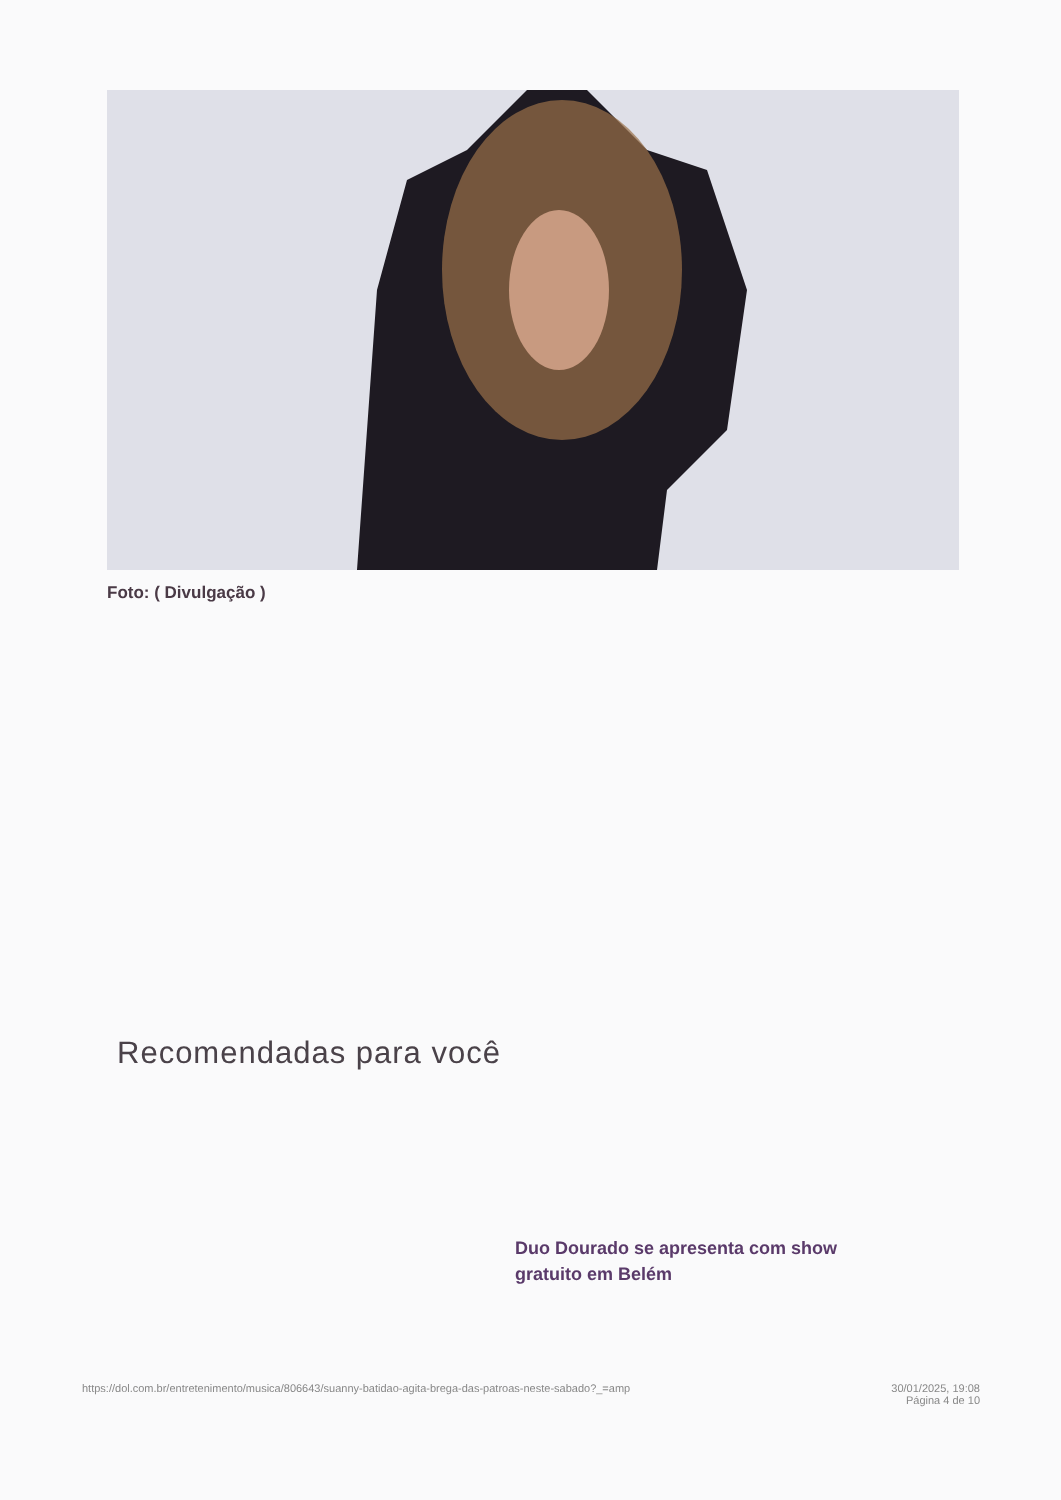Foto: ( Divulgação )
Recomendadas para você
Duo Dourado se apresenta com show gratuito em Belém
https://dol.com.br/entretenimento/musica/806643/suanny-batidao-agita-brega-das-patroas-neste-sabado?_=amp 30/01/2025, 19:08
Página 4 de 10